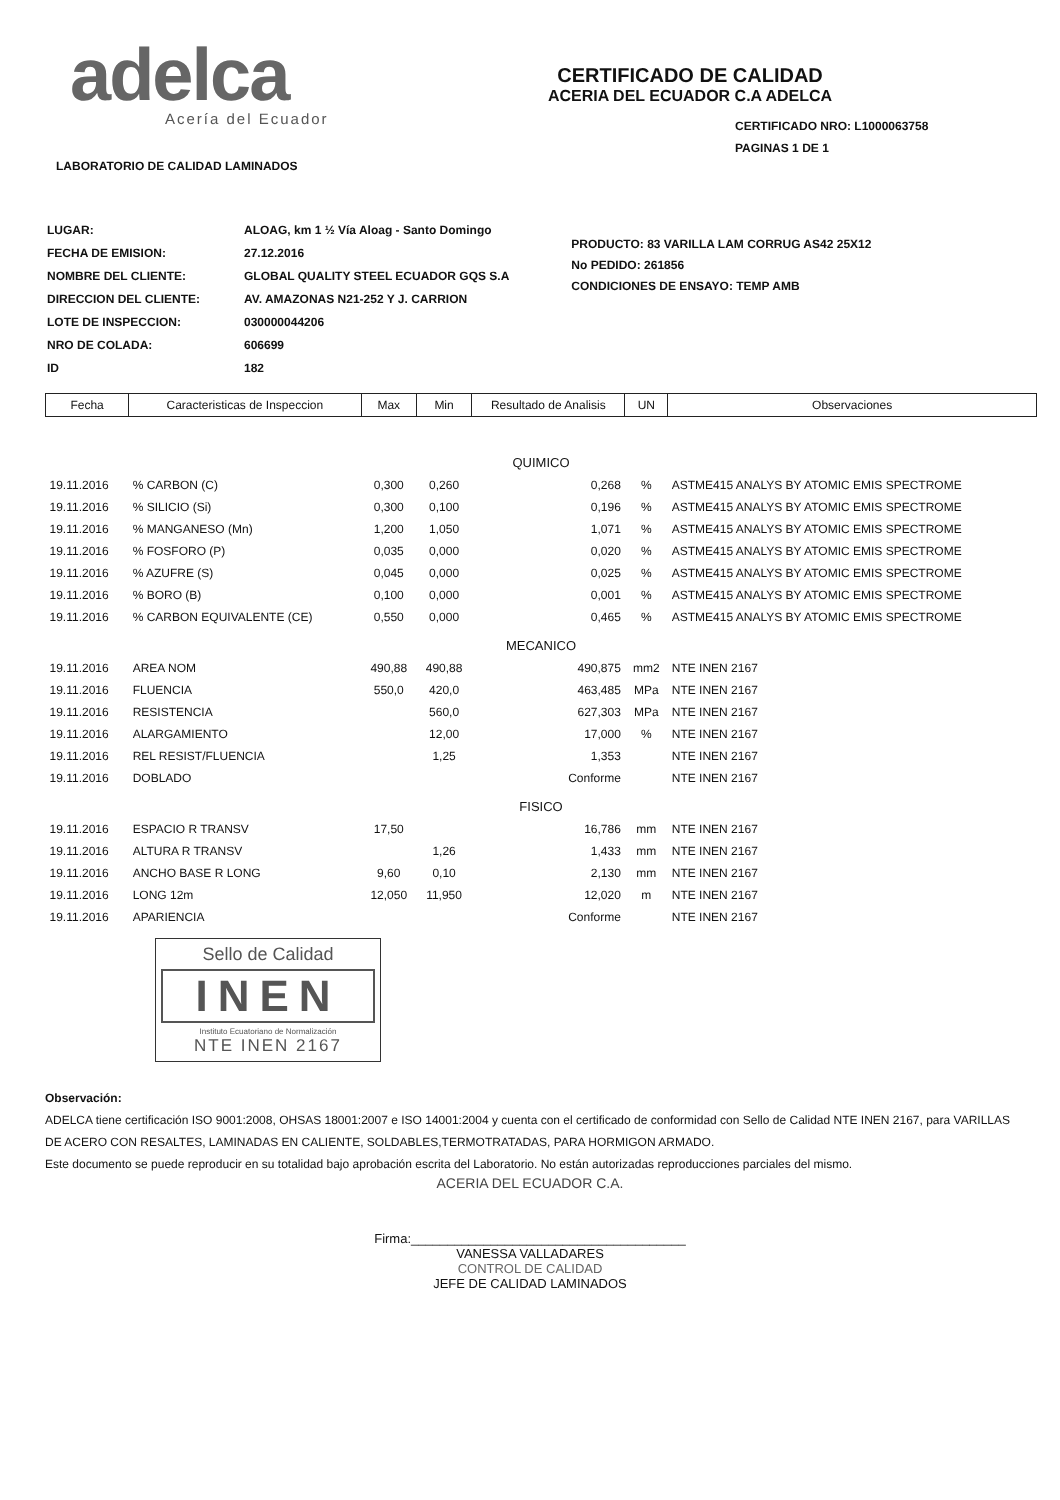adelca
Acería del Ecuador
CERTIFICADO DE CALIDAD
ACERIA DEL ECUADOR C.A ADELCA
CERTIFICADO NRO: L1000063758
PAGINAS 1 DE 1
LABORATORIO DE CALIDAD LAMINADOS
| LUGAR: | ALOAG, km 1 ½ Vía Aloag - Santo Domingo |
| FECHA DE EMISION: | 27.12.2016 |
| NOMBRE DEL CLIENTE: | GLOBAL QUALITY STEEL ECUADOR GQS S.A |
| DIRECCION DEL CLIENTE: | AV. AMAZONAS N21-252 Y J. CARRION |
| LOTE DE INSPECCION: | 030000044206 |
| NRO DE COLADA: | 606699 |
| ID | 182 |
PRODUCTO: 83 VARILLA LAM CORRUG AS42 25X12
No PEDIDO: 261856
CONDICIONES DE ENSAYO: TEMP AMB
| Fecha | Caracteristicas de Inspeccion | Max | Min | Resultado de Analisis | UN | Observaciones |
| --- | --- | --- | --- | --- | --- | --- |
| QUIMICO | | | | | | |
| 19.11.2016 | % CARBON (C) | 0,300 | 0,260 | 0,268 | % | ASTME415 ANALYS BY ATOMIC EMIS SPECTROME |
| 19.11.2016 | % SILICIO (Si) | 0,300 | 0,100 | 0,196 | % | ASTME415 ANALYS BY ATOMIC EMIS SPECTROME |
| 19.11.2016 | % MANGANESO (Mn) | 1,200 | 1,050 | 1,071 | % | ASTME415 ANALYS BY ATOMIC EMIS SPECTROME |
| 19.11.2016 | % FOSFORO (P) | 0,035 | 0,000 | 0,020 | % | ASTME415 ANALYS BY ATOMIC EMIS SPECTROME |
| 19.11.2016 | % AZUFRE (S) | 0,045 | 0,000 | 0,025 | % | ASTME415 ANALYS BY ATOMIC EMIS SPECTROME |
| 19.11.2016 | % BORO (B) | 0,100 | 0,000 | 0,001 | % | ASTME415 ANALYS BY ATOMIC EMIS SPECTROME |
| 19.11.2016 | % CARBON EQUIVALENTE (CE) | 0,550 | 0,000 | 0,465 | % | ASTME415 ANALYS BY ATOMIC EMIS SPECTROME |
| MECANICO | | | | | | |
| 19.11.2016 | AREA NOM | 490,88 | 490,88 | 490,875 | mm2 | NTE INEN 2167 |
| 19.11.2016 | FLUENCIA | 550,0 | 420,0 | 463,485 | MPa | NTE INEN 2167 |
| 19.11.2016 | RESISTENCIA | | 560,0 | 627,303 | MPa | NTE INEN 2167 |
| 19.11.2016 | ALARGAMIENTO | | 12,00 | 17,000 | % | NTE INEN 2167 |
| 19.11.2016 | REL RESIST/FLUENCIA | | 1,25 | 1,353 | | NTE INEN 2167 |
| 19.11.2016 | DOBLADO | | | Conforme | | NTE INEN 2167 |
| FISICO | | | | | | |
| 19.11.2016 | ESPACIO R TRANSV | 17,50 | | 16,786 | mm | NTE INEN 2167 |
| 19.11.2016 | ALTURA R TRANSV | | 1,26 | 1,433 | mm | NTE INEN 2167 |
| 19.11.2016 | ANCHO BASE R LONG | 9,60 | 0,10 | 2,130 | mm | NTE INEN 2167 |
| 19.11.2016 | LONG 12m | 12,050 | 11,950 | 12,020 | m | NTE INEN 2167 |
| 19.11.2016 | APARIENCIA | | | Conforme | | NTE INEN 2167 |
Sello de Calidad
INEN
Instituto Ecuatoriano de Normalización
NTE INEN 2167
Observación:
ADELCA tiene certificación ISO 9001:2008, OHSAS 18001:2007 e ISO 14001:2004 y cuenta con el certificado de conformidad con Sello de Calidad NTE INEN 2167, para VARILLAS DE ACERO CON RESALTES, LAMINADAS EN CALIENTE, SOLDABLES,TERMOTRATADAS, PARA HORMIGON ARMADO.
Este documento se puede reproducir en su totalidad bajo aprobación escrita del Laboratorio. No están autorizadas reproducciones parciales del mismo.
ACERIA DEL ECUADOR C.A.
Firma:______________________________________
VANESSA VALLADARES
CONTROL DE CALIDAD
JEFE DE CALIDAD LAMINADOS